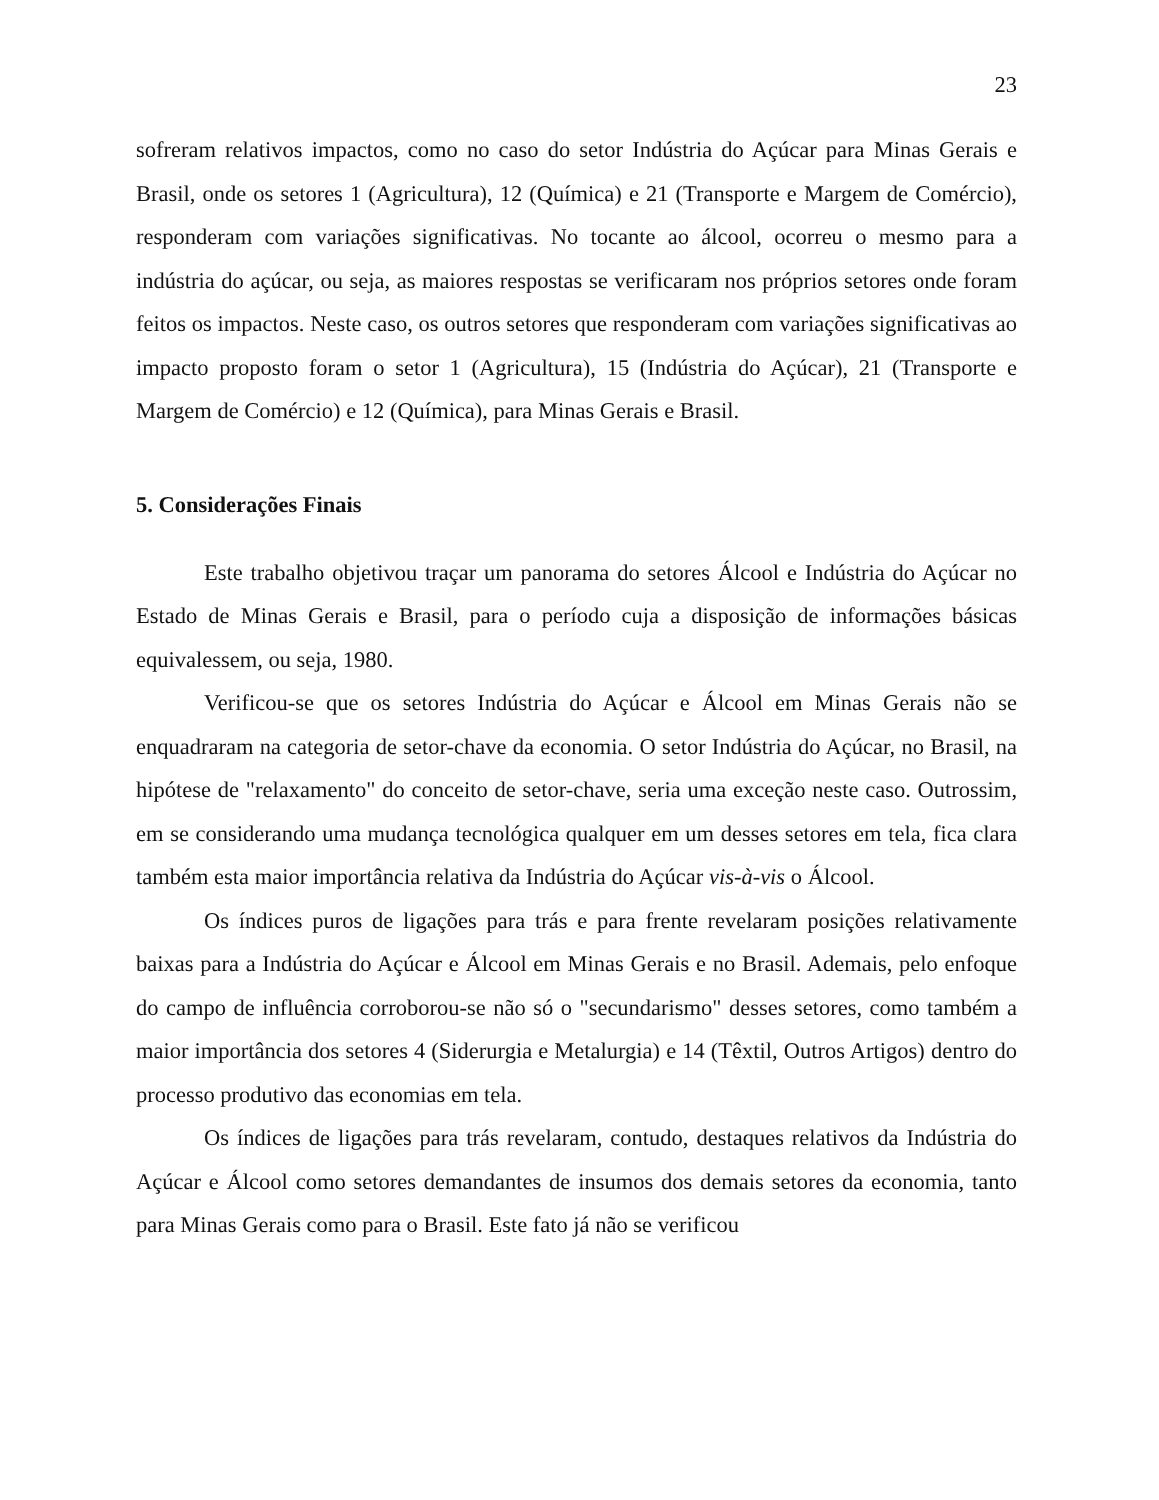23
sofreram relativos impactos, como no caso do setor Indústria do Açúcar para Minas Gerais e Brasil, onde os setores 1 (Agricultura), 12 (Química) e 21 (Transporte e Margem de Comércio), responderam com variações significativas. No tocante ao álcool, ocorreu o mesmo para a indústria do açúcar, ou seja, as maiores respostas se verificaram nos próprios setores onde foram feitos os impactos. Neste caso, os outros setores que responderam com variações significativas ao impacto proposto foram o setor 1 (Agricultura), 15 (Indústria do Açúcar), 21 (Transporte e Margem de Comércio) e 12 (Química), para Minas Gerais e Brasil.
5. Considerações Finais
Este trabalho objetivou traçar um panorama do setores Álcool e Indústria do Açúcar no Estado de Minas Gerais e Brasil, para o período cuja a disposição de informações básicas equivalessem, ou seja, 1980.
Verificou-se que os setores Indústria do Açúcar e Álcool em Minas Gerais não se enquadraram na categoria de setor-chave da economia. O setor Indústria do Açúcar, no Brasil, na hipótese de "relaxamento" do conceito de setor-chave, seria uma exceção neste caso. Outrossim, em se considerando uma mudança tecnológica qualquer em um desses setores em tela, fica clara também esta maior importância relativa da Indústria do Açúcar vis-à-vis o Álcool.
Os índices puros de ligações para trás e para frente revelaram posições relativamente baixas para a Indústria do Açúcar e Álcool em Minas Gerais e no Brasil. Ademais, pelo enfoque do campo de influência corroborou-se não só o "secundarismo" desses setores, como também a maior importância dos setores 4 (Siderurgia e Metalurgia) e 14 (Têxtil, Outros Artigos) dentro do processo produtivo das economias em tela.
Os índices de ligações para trás revelaram, contudo, destaques relativos da Indústria do Açúcar e Álcool como setores demandantes de insumos dos demais setores da economia, tanto para Minas Gerais como para o Brasil. Este fato já não se verificou